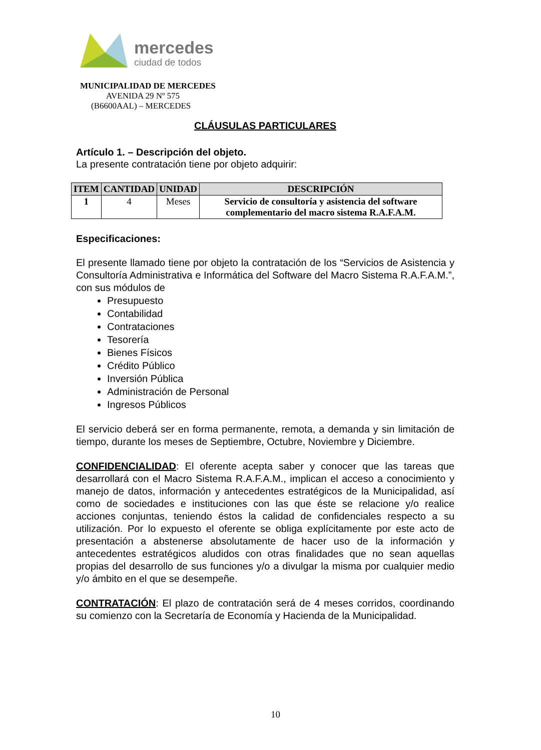mercedes
ciudad de todos
MUNICIPALIDAD DE MERCEDES
AVENIDA 29 Nº 575
(B6600AAL) – MERCEDES
CLÁUSULAS PARTICULARES
Artículo 1. – Descripción del objeto.
La presente contratación tiene por objeto adquirir:
| ITEM | CANTIDAD | UNIDAD | DESCRIPCIÓN |
| --- | --- | --- | --- |
| 1 | 4 | Meses | Servicio de consultoría y asistencia del software complementario del macro sistema R.A.F.A.M. |
Especificaciones:
El presente llamado tiene por objeto la contratación de los “Servicios de Asistencia y Consultoría Administrativa e Informática del Software del Macro Sistema R.A.F.A.M.”, con sus módulos de
Presupuesto
Contabilidad
Contrataciones
Tesorería
Bienes Físicos
Crédito Público
Inversión Pública
Administración de Personal
Ingresos Públicos
El servicio deberá ser en forma permanente, remota, a demanda y sin limitación de tiempo, durante los meses de Septiembre, Octubre, Noviembre y Diciembre.
CONFIDENCIALIDAD: El oferente acepta saber y conocer que las tareas que desarrollará con el Macro Sistema R.A.F.A.M., implican el acceso a conocimiento y manejo de datos, información y antecedentes estratégicos de la Municipalidad, así como de sociedades e instituciones con las que éste se relacione y/o realice acciones conjuntas, teniendo éstos la calidad de confidenciales respecto a su utilización. Por lo expuesto el oferente se obliga explícitamente por este acto de presentación a abstenerse absolutamente de hacer uso de la información y antecedentes estratégicos aludidos con otras finalidades que no sean aquellas propias del desarrollo de sus funciones y/o a divulgar la misma por cualquier medio y/o ámbito en el que se desempeñe.
CONTRATACIÓN: El plazo de contratación será de 4 meses corridos, coordinando su comienzo con la Secretaría de Economía y Hacienda de la Municipalidad.
10